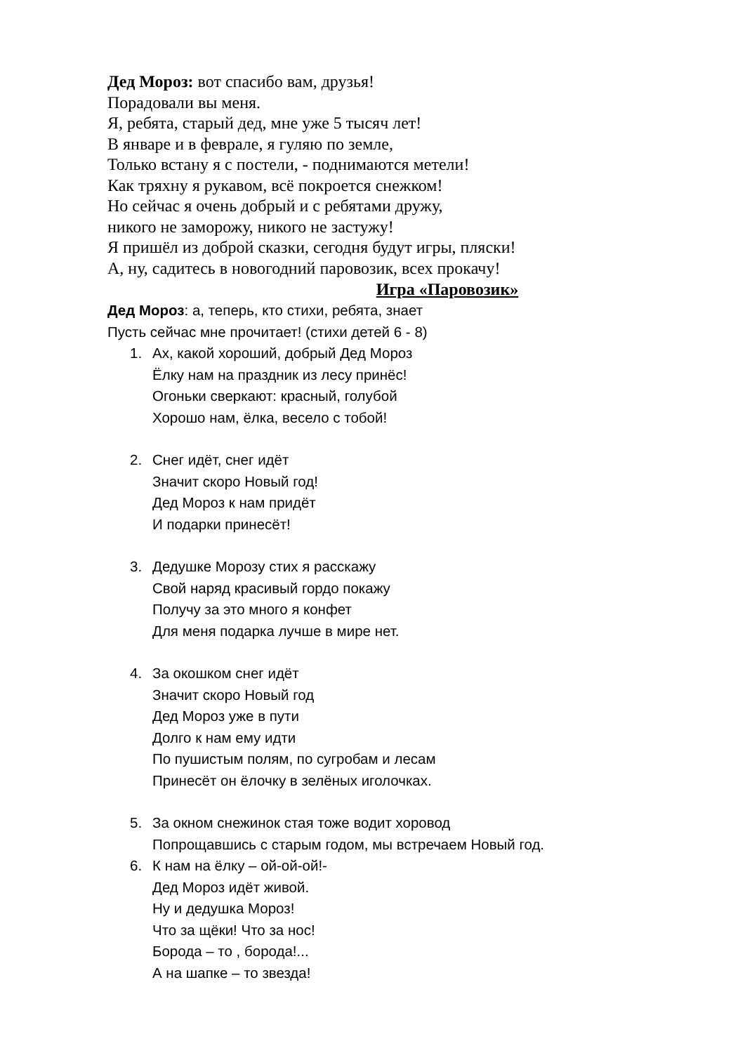Дед Мороз: вот спасибо вам, друзья!
Порадовали вы меня.
Я, ребята, старый дед, мне уже 5 тысяч лет!
В январе и в феврале, я гуляю по земле,
Только встану я с постели, - поднимаются метели!
Как тряхну я рукавом, всё покроется снежком!
Но сейчас я очень добрый и с ребятами дружу,
никого не заморожу, никого не застужу!
Я пришёл из доброй сказки, сегодня будут игры, пляски!
А, ну, садитесь в новогодний паровозик, всех прокачу!
Игра «Паровозик»
Дед Мороз: а, теперь, кто стихи, ребята, знает
Пусть сейчас мне прочитает! (стихи детей 6 - 8)
1. Ах, какой хороший, добрый Дед Мороз
Ёлку нам на праздник из лесу принёс!
Огоньки сверкают: красный, голубой
Хорошо нам, ёлка, весело с тобой!
2. Снег идёт, снег идёт
Значит скоро Новый год!
Дед Мороз к нам придёт
И подарки принесёт!
3. Дедушке Морозу стих я расскажу
Свой наряд красивый гордо покажу
Получу за это много я конфет
Для меня подарка лучше в мире нет.
4. За окошком снег идёт
Значит скоро Новый год
Дед Мороз уже в пути
Долго к нам ему идти
По пушистым полям, по сугробам и лесам
Принесёт он ёлочку в зелёных иголочках.
5. За окном снежинок стая тоже водит хоровод
Попрощавшись с старым годом, мы встречаем Новый год.
6. К нам на ёлку – ой-ой-ой!-
Дед Мороз идёт живой.
Ну и дедушка Мороз!
Что за щёки! Что за нос!
Борода – то , борода!...
А на шапке – то звезда!